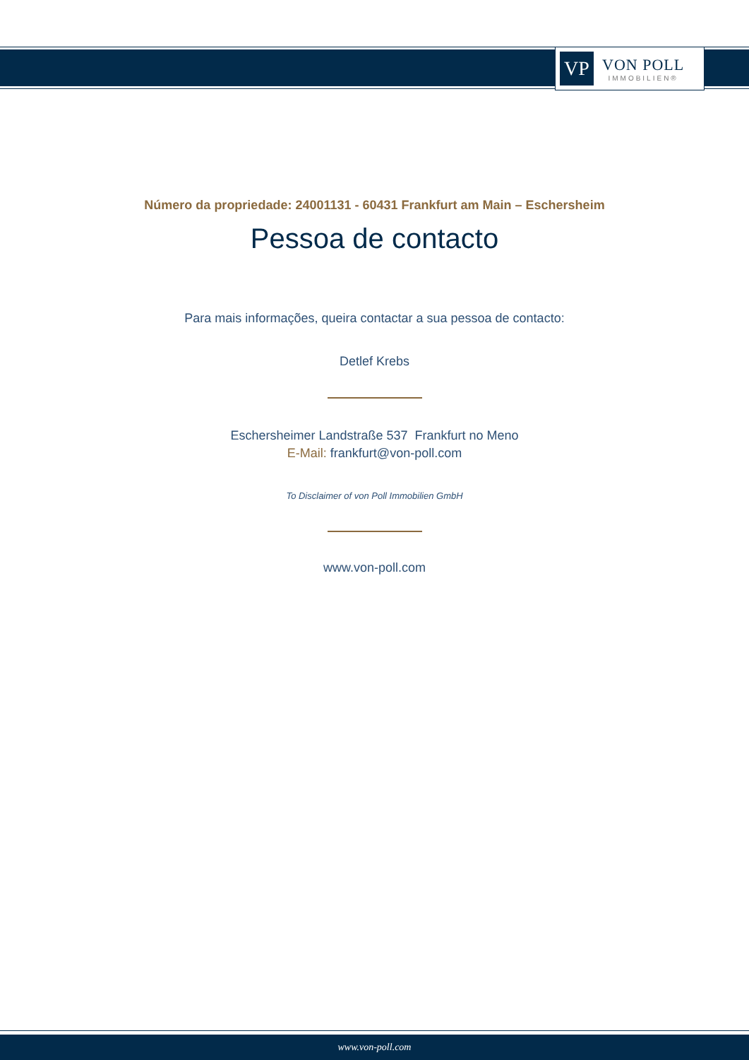VP
VON POLL
IMMOBILIEN®
Número da propriedade: 24001131 - 60431 Frankfurt am Main – Eschersheim
Pessoa de contacto
Para mais informações, queira contactar a sua pessoa de contacto:
Detlef Krebs
Eschersheimer Landstraße 537 Frankfurt no Meno
E-Mail: frankfurt@von-poll.com
To Disclaimer of von Poll Immobilien GmbH
www.von-poll.com
www.von-poll.com